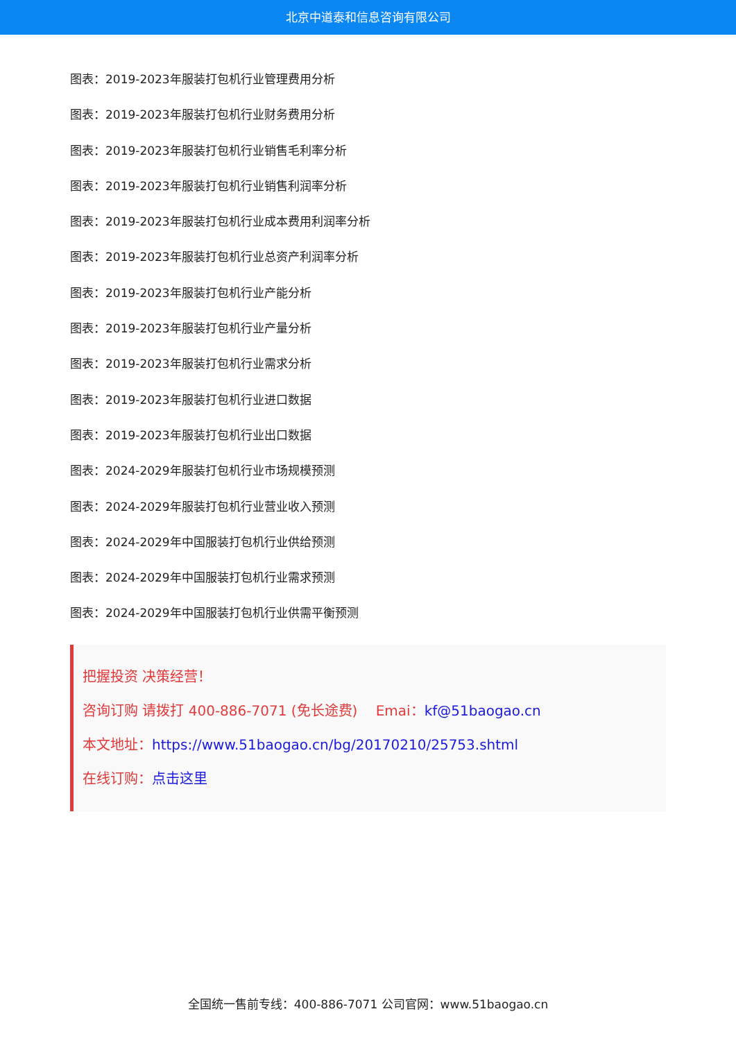北京中道泰和信息咨询有限公司
图表：2019-2023年服装打包机行业管理费用分析
图表：2019-2023年服装打包机行业财务费用分析
图表：2019-2023年服装打包机行业销售毛利率分析
图表：2019-2023年服装打包机行业销售利润率分析
图表：2019-2023年服装打包机行业成本费用利润率分析
图表：2019-2023年服装打包机行业总资产利润率分析
图表：2019-2023年服装打包机行业产能分析
图表：2019-2023年服装打包机行业产量分析
图表：2019-2023年服装打包机行业需求分析
图表：2019-2023年服装打包机行业进口数据
图表：2019-2023年服装打包机行业出口数据
图表：2024-2029年服装打包机行业市场规模预测
图表：2024-2029年服装打包机行业营业收入预测
图表：2024-2029年中国服装打包机行业供给预测
图表：2024-2029年中国服装打包机行业需求预测
图表：2024-2029年中国服装打包机行业供需平衡预测
把握投资 决策经营！
咨询订购 请拨打 400-886-7071 (免长途费)　 Emai：kf@51baogao.cn
本文地址：https://www.51baogao.cn/bg/20170210/25753.shtml
在线订购：点击这里
全国统一售前专线：400-886-7071 公司官网：www.51baogao.cn